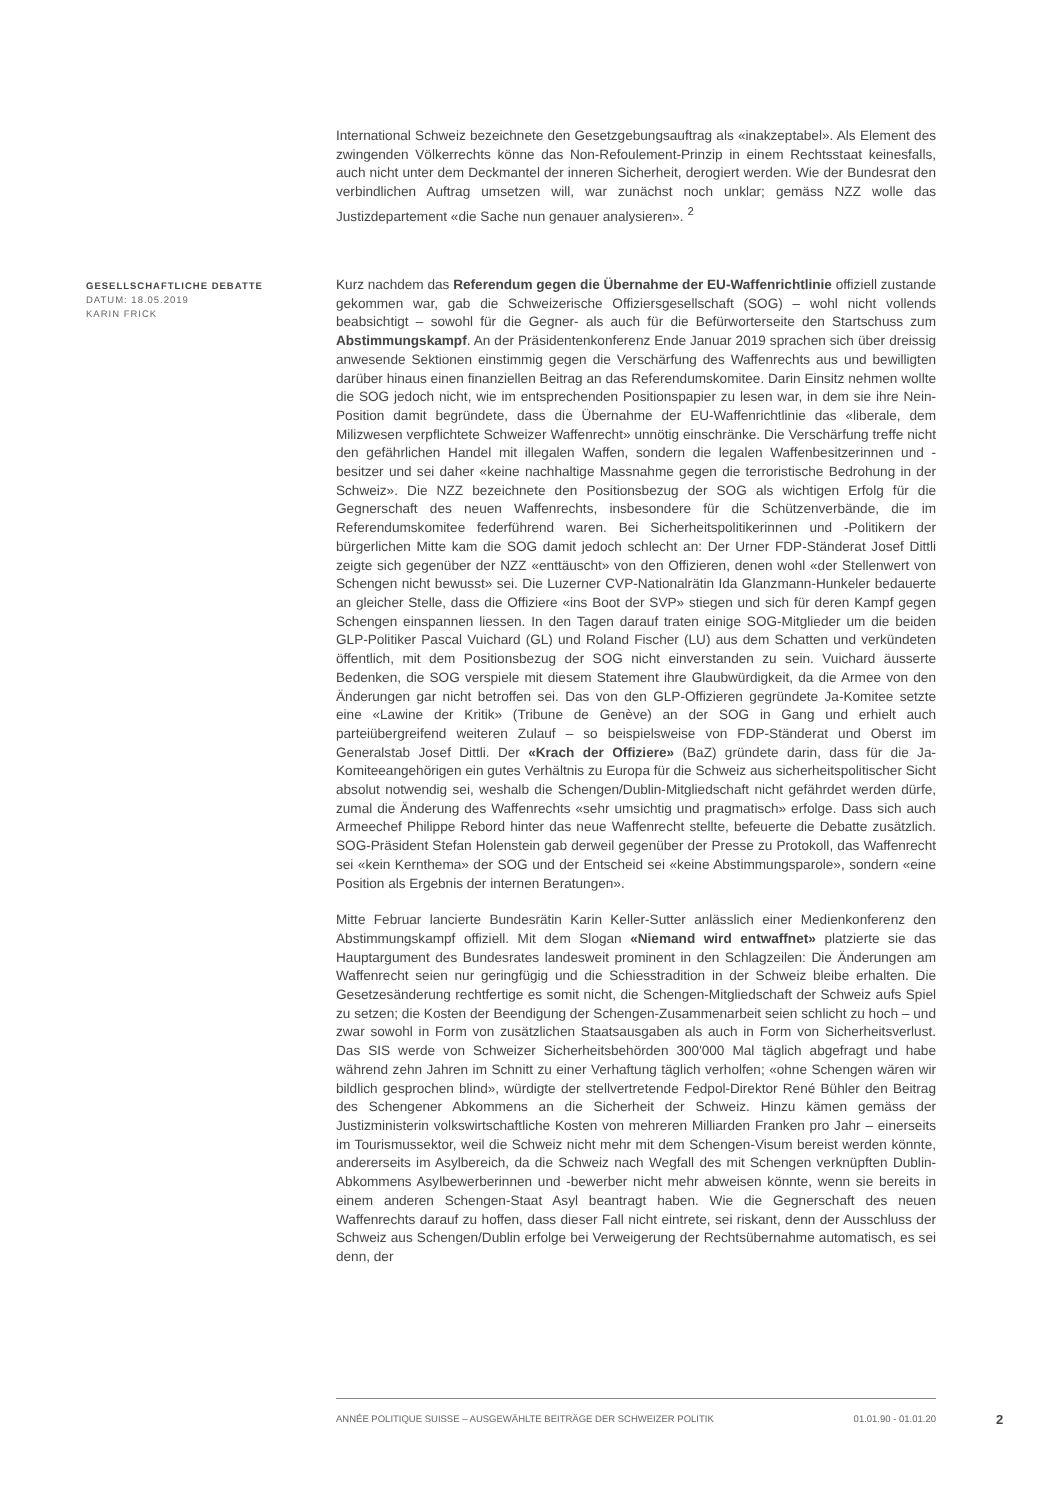International Schweiz bezeichnete den Gesetzgebungsauftrag als «inakzeptabel». Als Element des zwingenden Völkerrechts könne das Non-Refoulement-Prinzip in einem Rechtsstaat keinesfalls, auch nicht unter dem Deckmantel der inneren Sicherheit, derogiert werden. Wie der Bundesrat den verbindlichen Auftrag umsetzen will, war zunächst noch unklar; gemäss NZZ wolle das Justizdepartement «die Sache nun genauer analysieren». <sup>2</sup>
GESELLSCHAFTLICHE DEBATTE
DATUM: 18.05.2019
KARIN FRICK
Kurz nachdem das Referendum gegen die Übernahme der EU-Waffenrichtlinie offiziell zustande gekommen war, gab die Schweizerische Offiziersgesellschaft (SOG) – wohl nicht vollends beabsichtigt – sowohl für die Gegner- als auch für die Befürworterseite den Startschuss zum Abstimmungskampf. An der Präsidentenkonferenz Ende Januar 2019 sprachen sich über dreissig anwesende Sektionen einstimmig gegen die Verschärfung des Waffenrechts aus und bewilligten darüber hinaus einen finanziellen Beitrag an das Referendumskomitee. Darin Einsitz nehmen wollte die SOG jedoch nicht, wie im entsprechenden Positionspapier zu lesen war, in dem sie ihre Nein-Position damit begründete, dass die Übernahme der EU-Waffenrichtlinie das «liberale, dem Milizwesen verpflichtete Schweizer Waffenrecht» unnötig einschränke. Die Verschärfung treffe nicht den gefährlichen Handel mit illegalen Waffen, sondern die legalen Waffenbesitzerinnen und -besitzer und sei daher «keine nachhaltige Massnahme gegen die terroristische Bedrohung in der Schweiz». Die NZZ bezeichnete den Positionsbezug der SOG als wichtigen Erfolg für die Gegnerschaft des neuen Waffenrechts, insbesondere für die Schützenverbände, die im Referendumskomitee federführend waren. Bei Sicherheitspolitikerinnen und -Politikern der bürgerlichen Mitte kam die SOG damit jedoch schlecht an: Der Urner FDP-Ständerat Josef Dittli zeigte sich gegenüber der NZZ «enttäuscht» von den Offizieren, denen wohl «der Stellenwert von Schengen nicht bewusst» sei. Die Luzerner CVP-Nationalrätin Ida Glanzmann-Hunkeler bedauerte an gleicher Stelle, dass die Offiziere «ins Boot der SVP» stiegen und sich für deren Kampf gegen Schengen einspannen liessen. In den Tagen darauf traten einige SOG-Mitglieder um die beiden GLP-Politiker Pascal Vuichard (GL) und Roland Fischer (LU) aus dem Schatten und verkündeten öffentlich, mit dem Positionsbezug der SOG nicht einverstanden zu sein. Vuichard äusserte Bedenken, die SOG verspiele mit diesem Statement ihre Glaubwürdigkeit, da die Armee von den Änderungen gar nicht betroffen sei. Das von den GLP-Offizieren gegründete Ja-Komitee setzte eine «Lawine der Kritik» (Tribune de Genève) an der SOG in Gang und erhielt auch parteiübergreifend weiteren Zulauf – so beispielsweise von FDP-Ständerat und Oberst im Generalstab Josef Dittli. Der «Krach der Offiziere» (BaZ) gründete darin, dass für die Ja-Komiteeangehörigen ein gutes Verhältnis zu Europa für die Schweiz aus sicherheitspolitischer Sicht absolut notwendig sei, weshalb die Schengen/Dublin-Mitgliedschaft nicht gefährdet werden dürfe, zumal die Änderung des Waffenrechts «sehr umsichtig und pragmatisch» erfolge. Dass sich auch Armeechef Philippe Rebord hinter das neue Waffenrecht stellte, befeuerte die Debatte zusätzlich. SOG-Präsident Stefan Holenstein gab derweil gegenüber der Presse zu Protokoll, das Waffenrecht sei «kein Kernthema» der SOG und der Entscheid sei «keine Abstimmungsparole», sondern «eine Position als Ergebnis der internen Beratungen».
Mitte Februar lancierte Bundesrätin Karin Keller-Sutter anlässlich einer Medienkonferenz den Abstimmungskampf offiziell. Mit dem Slogan «Niemand wird entwaffnet» platzierte sie das Hauptargument des Bundesrates landesweit prominent in den Schlagzeilen: Die Änderungen am Waffenrecht seien nur geringfügig und die Schiesstradition in der Schweiz bleibe erhalten. Die Gesetzesänderung rechtfertige es somit nicht, die Schengen-Mitgliedschaft der Schweiz aufs Spiel zu setzen; die Kosten der Beendigung der Schengen-Zusammenarbeit seien schlicht zu hoch – und zwar sowohl in Form von zusätzlichen Staatsausgaben als auch in Form von Sicherheitsverlust. Das SIS werde von Schweizer Sicherheitsbehörden 300'000 Mal täglich abgefragt und habe während zehn Jahren im Schnitt zu einer Verhaftung täglich verholfen; «ohne Schengen wären wir bildlich gesprochen blind», würdigte der stellvertretende Fedpol-Direktor René Bühler den Beitrag des Schengener Abkommens an die Sicherheit der Schweiz. Hinzu kämen gemäss der Justizministerin volkswirtschaftliche Kosten von mehreren Milliarden Franken pro Jahr – einerseits im Tourismussektor, weil die Schweiz nicht mehr mit dem Schengen-Visum bereist werden könnte, andererseits im Asylbereich, da die Schweiz nach Wegfall des mit Schengen verknüpften Dublin-Abkommens Asylbewerberinnen und -bewerber nicht mehr abweisen könnte, wenn sie bereits in einem anderen Schengen-Staat Asyl beantragt haben. Wie die Gegnerschaft des neuen Waffenrechts darauf zu hoffen, dass dieser Fall nicht eintrete, sei riskant, denn der Ausschluss der Schweiz aus Schengen/Dublin erfolge bei Verweigerung der Rechtsübernahme automatisch, es sei denn, der
ANNÉE POLITIQUE SUISSE – AUSGEWÄHLTE BEITRÄGE DER SCHWEIZER POLITIK 01.01.90 - 01.01.20
2